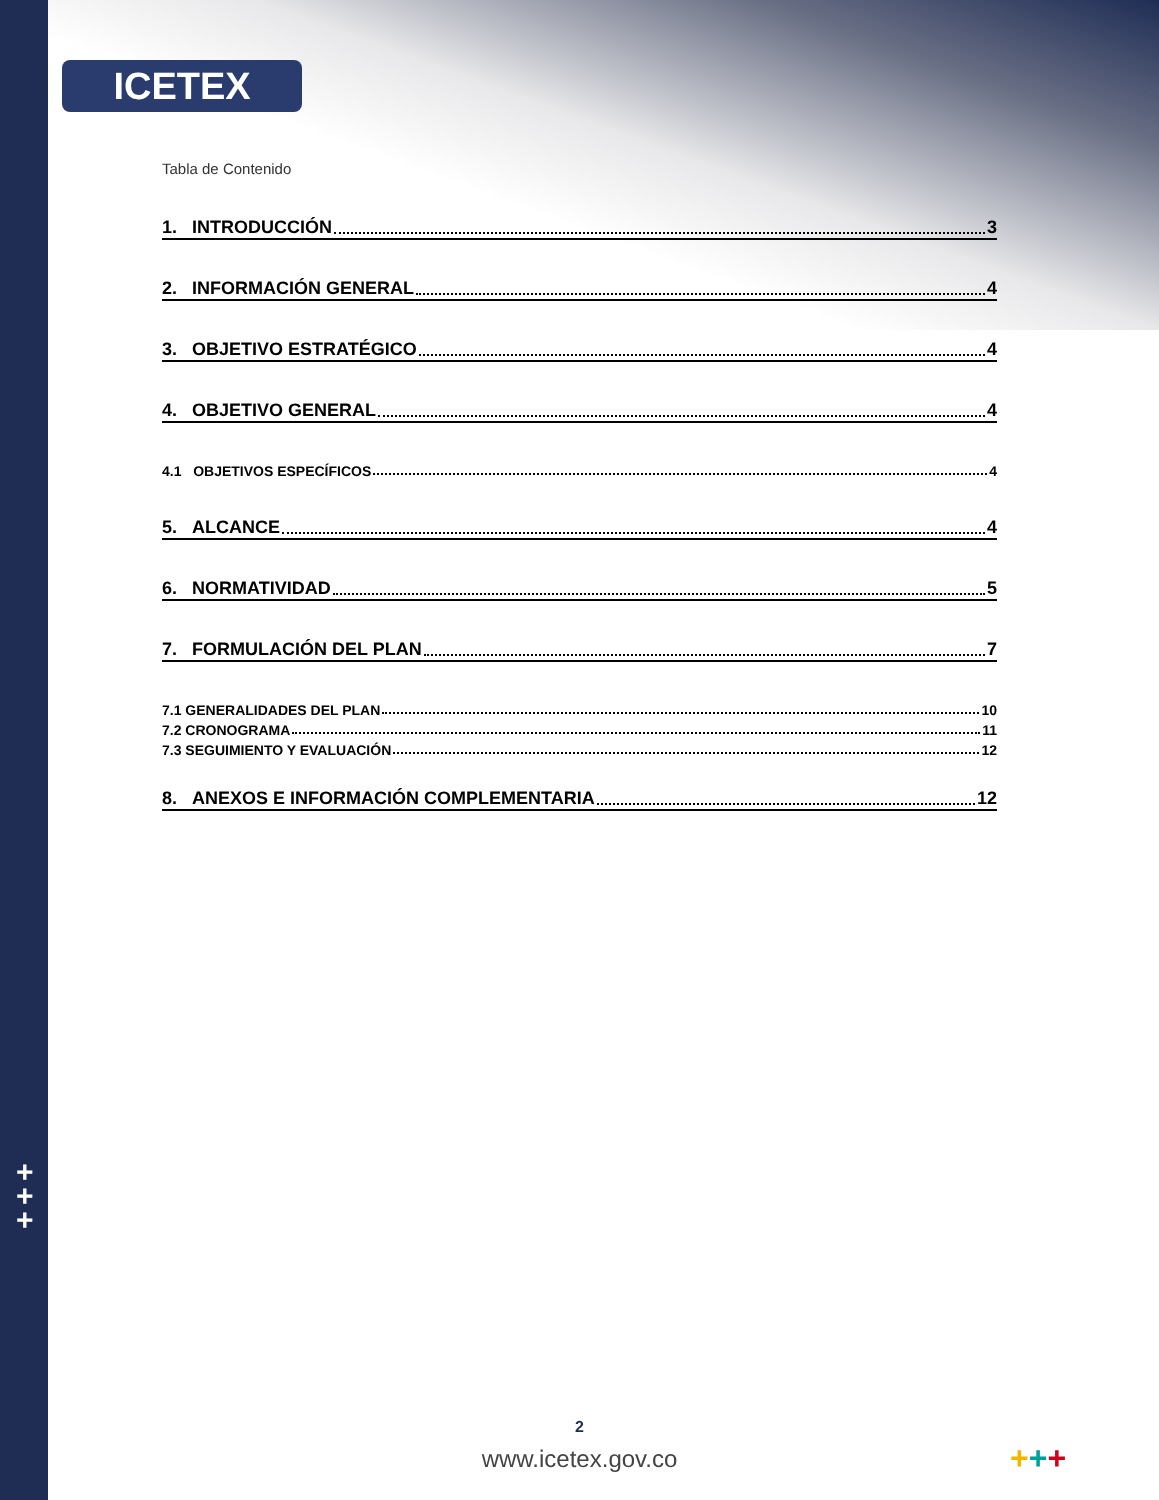ICETEX
+
+
+
Tabla de Contenido
1. INTRODUCCIÓN 3
2. INFORMACIÓN GENERAL 4
3. OBJETIVO ESTRATÉGICO 4
4. OBJETIVO GENERAL 4
4.1 OBJETIVOS ESPECÍFICOS 4
5. ALCANCE 4
6. NORMATIVIDAD 5
7. FORMULACIÓN DEL PLAN 7
7.1 GENERALIDADES DEL PLAN 10
7.2 CRONOGRAMA 11
7.3 SEGUIMIENTO Y EVALUACIÓN 12
8. ANEXOS E INFORMACIÓN COMPLEMENTARIA 12
2
www.icetex.gov.co +++